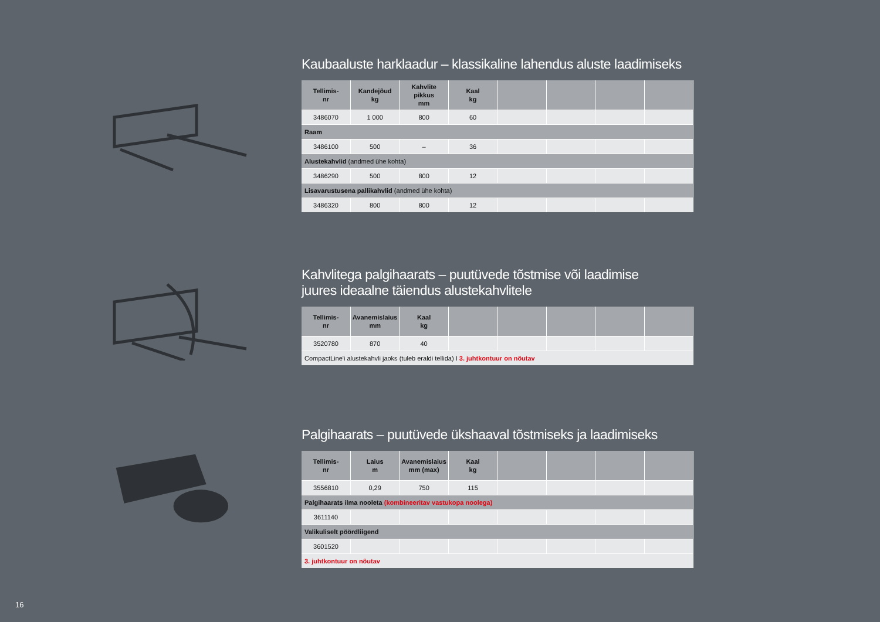Kaubaaluste harklaadur – klassikaline lahendus aluste laadimiseks
| Tellimis- nr | Kandejõud kg | Kahvlite pikkus mm | Kaal kg | | | | |
| --- | --- | --- | --- | --- | --- | --- | --- |
| 3486070 | 1 000 | 800 | 60 | | | | |
| Raam | | | | | | | |
| 3486100 | 500 | – | 36 | | | | |
| Alustekahvlid (andmed ühe kohta) | | | | | | | |
| 3486290 | 500 | 800 | 12 | | | | |
| Lisavarustusena pallikahvlid (andmed ühe kohta) | | | | | | | |
| 3486320 | 800 | 800 | 12 | | | | |
Kahvlitega palgihaarats – puutüvede tõstmise või laadimise
juures ideaalne täiendus alustekahvlitele
| Tellimis- nr | Avanemislaius mm | Kaal kg | | | | | |
| --- | --- | --- | --- | --- | --- | --- | --- |
| 3520780 | 870 | 40 | | | | | |
| CompactLine'i alustekahvli jaoks (tuleb eraldi tellida) I 3. juhtkontuur on nõutav | | | | | | | |
Palgihaarats – puutüvede ükshaaval tõstmiseks ja laadimiseks
| Tellimis- nr | Laius m | Avanemislaius mm (max) | Kaal kg | | | | |
| --- | --- | --- | --- | --- | --- | --- | --- |
| 3556810 | 0,29 | 750 | 115 | | | | |
| Palgihaarats ilma nooleta (kombineeritav vastukopa noolega) | | | | | | | |
| 3611140 | | | | | | | |
| Valikuliselt pöördliigend | | | | | | | |
| 3601520 | | | | | | | |
| 3. juhtkontuur on nõutav | | | | | | | |
16